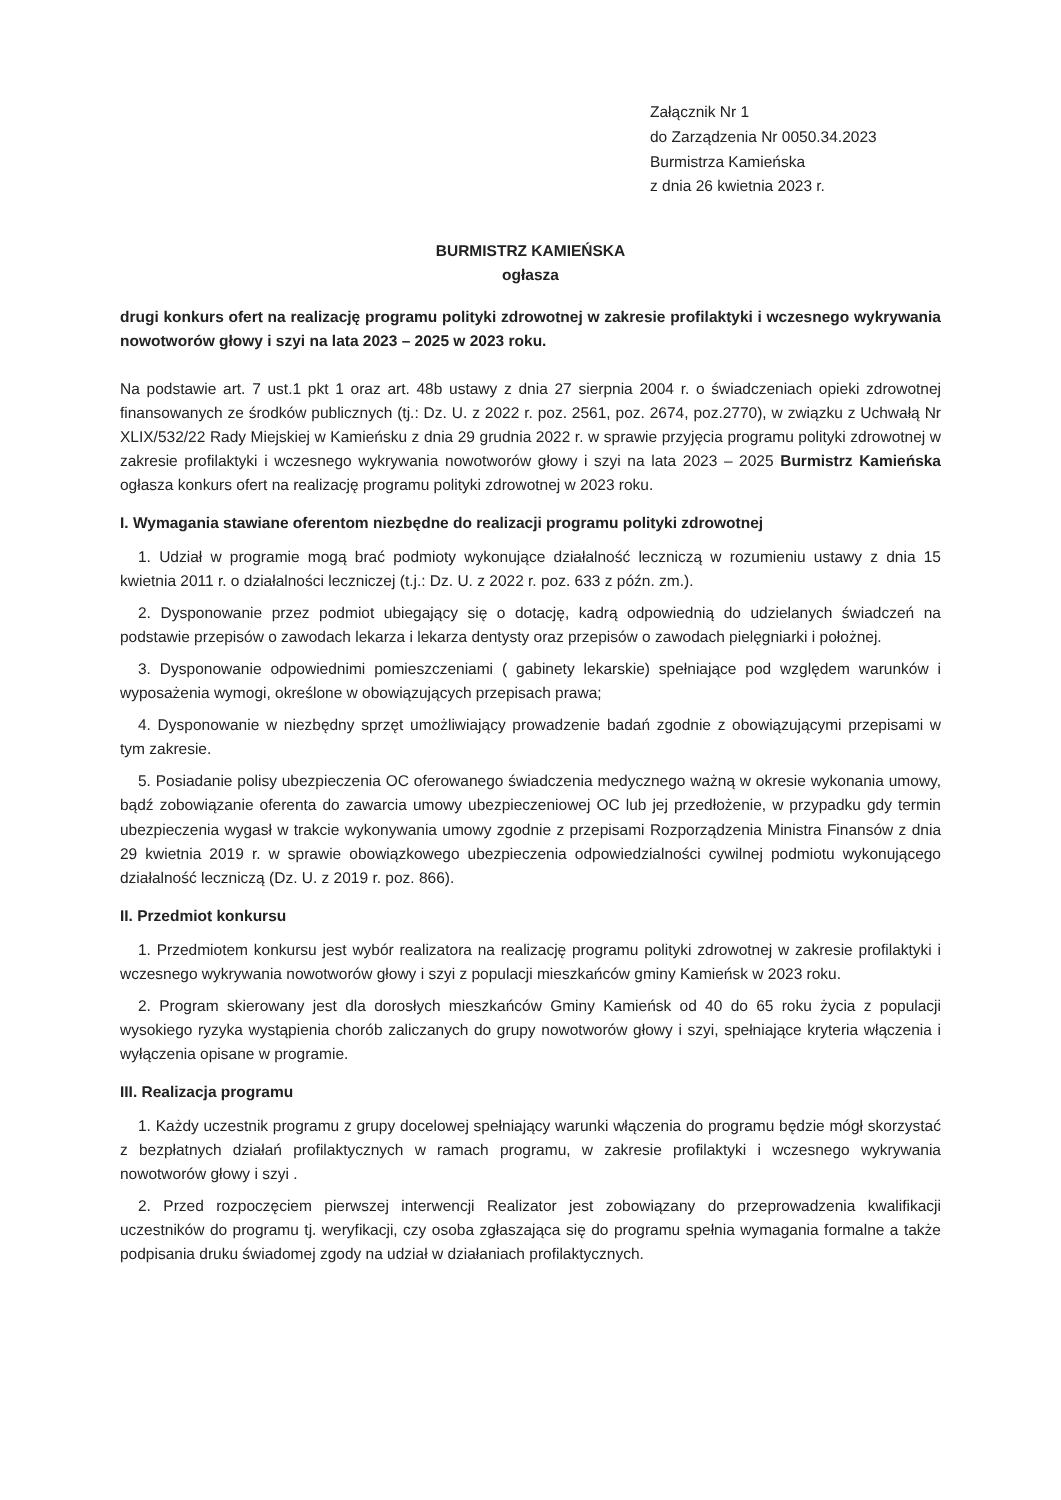Załącznik Nr 1
do Zarządzenia Nr 0050.34.2023
Burmistrza Kamieńska
z dnia 26 kwietnia 2023 r.
BURMISTRZ KAMIEŃSKA
ogłasza
drugi konkurs ofert na realizację programu polityki zdrowotnej w zakresie profilaktyki i wczesnego wykrywania nowotworów głowy i szyi na lata 2023 – 2025 w 2023 roku.
Na podstawie art. 7 ust.1 pkt 1 oraz art. 48b ustawy z dnia 27 sierpnia 2004 r. o świadczeniach opieki zdrowotnej finansowanych ze środków publicznych (tj.: Dz. U. z 2022 r. poz. 2561, poz. 2674, poz.2770), w związku z Uchwałą Nr XLIX/532/22 Rady Miejskiej w Kamieńsku z dnia 29 grudnia 2022 r. w sprawie przyjęcia programu polityki zdrowotnej w zakresie profilaktyki i wczesnego wykrywania nowotworów głowy i szyi na lata 2023 – 2025 Burmistrz Kamieńska ogłasza konkurs ofert na realizację programu polityki zdrowotnej w 2023 roku.
I. Wymagania stawiane oferentom niezbędne do realizacji programu polityki zdrowotnej
1. Udział w programie mogą brać podmioty wykonujące działalność leczniczą w rozumieniu ustawy z dnia 15 kwietnia 2011 r. o działalności leczniczej (t.j.: Dz. U. z 2022 r. poz. 633 z późn. zm.).
2. Dysponowanie przez podmiot ubiegający się o dotację, kadrą odpowiednią do udzielanych świadczeń na podstawie przepisów o zawodach lekarza i lekarza dentysty oraz przepisów o zawodach pielęgniarki i położnej.
3. Dysponowanie odpowiednimi pomieszczeniami ( gabinety lekarskie) spełniające pod względem warunków i wyposażenia wymogi, określone w obowiązujących przepisach prawa;
4. Dysponowanie w niezbędny sprzęt umożliwiający prowadzenie badań zgodnie z obowiązującymi przepisami w tym zakresie.
5. Posiadanie polisy ubezpieczenia OC oferowanego świadczenia medycznego ważną w okresie wykonania umowy, bądź zobowiązanie oferenta do zawarcia umowy ubezpieczeniowej OC lub jej przedłożenie, w przypadku gdy termin ubezpieczenia wygasł w trakcie wykonywania umowy zgodnie z przepisami Rozporządzenia Ministra Finansów z dnia 29 kwietnia 2019 r. w sprawie obowiązkowego ubezpieczenia odpowiedzialności cywilnej podmiotu wykonującego działalność leczniczą (Dz. U. z 2019 r. poz. 866).
II. Przedmiot konkursu
1. Przedmiotem konkursu jest wybór realizatora na realizację programu polityki zdrowotnej w zakresie profilaktyki i wczesnego wykrywania nowotworów głowy i szyi z populacji mieszkańców gminy Kamieńsk w 2023 roku.
2. Program skierowany jest dla dorosłych mieszkańców Gminy Kamieńsk od 40 do 65 roku życia z populacji wysokiego ryzyka wystąpienia chorób zaliczanych do grupy nowotworów głowy i szyi, spełniające kryteria włączenia i wyłączenia opisane w programie.
III. Realizacja programu
1. Każdy uczestnik programu z grupy docelowej spełniający warunki włączenia do programu będzie mógł skorzystać z bezpłatnych działań profilaktycznych w ramach programu, w zakresie profilaktyki i wczesnego wykrywania nowotworów głowy i szyi .
2. Przed rozpoczęciem pierwszej interwencji Realizator jest zobowiązany do przeprowadzenia kwalifikacji uczestników do programu tj. weryfikacji, czy osoba zgłaszająca się do programu spełnia wymagania formalne a także podpisania druku świadomej zgody na udział w działaniach profilaktycznych.